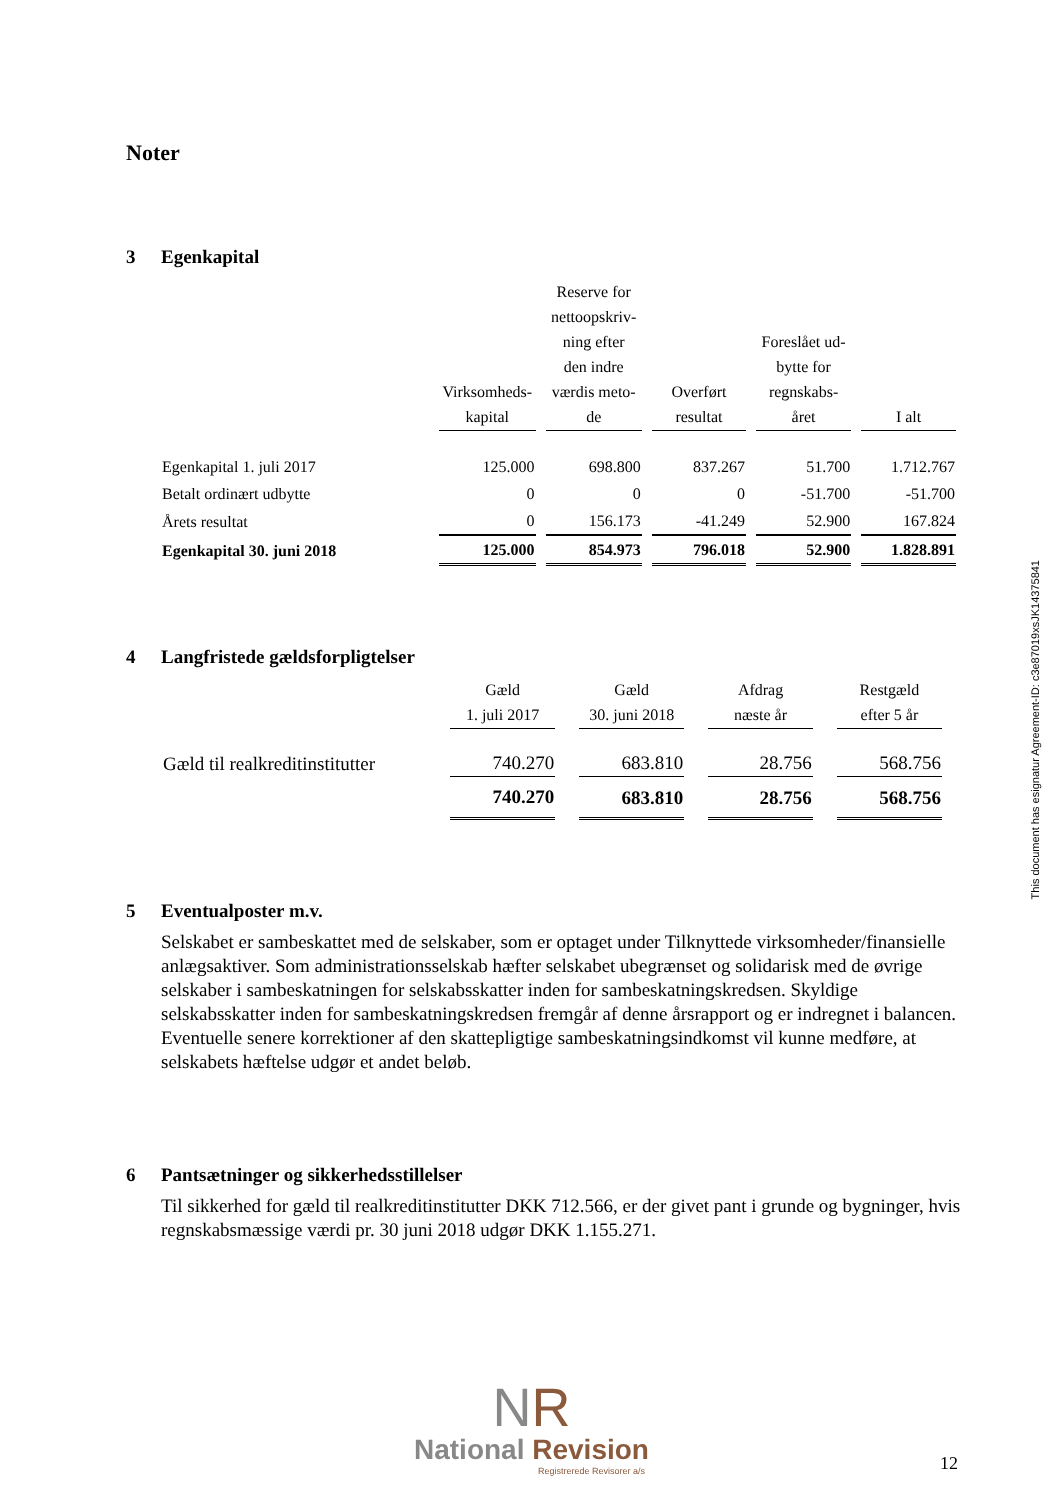Noter
3 Egenkapital
| | Virksomheds- kapital | Reserve for nettoopskriv- ning efter den indre værdis meto- de | Overført resultat | Foreslået ud- bytte for regnskabs- året | I alt |
| --- | --- | --- | --- | --- | --- |
| Egenkapital 1. juli 2017 | 125.000 | 698.800 | 837.267 | 51.700 | 1.712.767 |
| Betalt ordinært udbytte | 0 | 0 | 0 | -51.700 | -51.700 |
| Årets resultat | 0 | 156.173 | -41.249 | 52.900 | 167.824 |
| Egenkapital 30. juni 2018 | 125.000 | 854.973 | 796.018 | 52.900 | 1.828.891 |
4 Langfristede gældsforpligtelser
| | Gæld 1. juli 2017 | Gæld 30. juni 2018 | Afdrag næste år | Restgæld efter 5 år |
| --- | --- | --- | --- | --- |
| Gæld til realkreditinstitutter | 740.270 | 683.810 | 28.756 | 568.756 |
| | 740.270 | 683.810 | 28.756 | 568.756 |
5 Eventualposter m.v.
Selskabet er sambeskattet med de selskaber, som er optaget under Tilknyttede virksomheder/finansielle anlægsaktiver. Som administrationsselskab hæfter selskabet ubegrænset og solidarisk med de øvrige selskaber i sambeskatningen for selskabsskatter inden for sambeskatningskredsen. Skyldige selskabsskatter inden for sambeskatningskredsen fremgår af denne årsrapport og er indregnet i balancen. Eventuelle senere korrektioner af den skattepligtige sambeskatningsindkomst vil kunne medføre, at selskabets hæftelse udgør et andet beløb.
6 Pantsætninger og sikkerhedsstillelser
Til sikkerhed for gæld til realkreditinstitutter DKK 712.566, er der givet pant i grunde og bygninger, hvis regnskabsmæssige værdi pr. 30 juni 2018 udgør DKK 1.155.271.
This document has esignatur Agreement-ID: c3e87019xsJK14375841
NR
National Revision
Registrerede Revisorer a/s
12